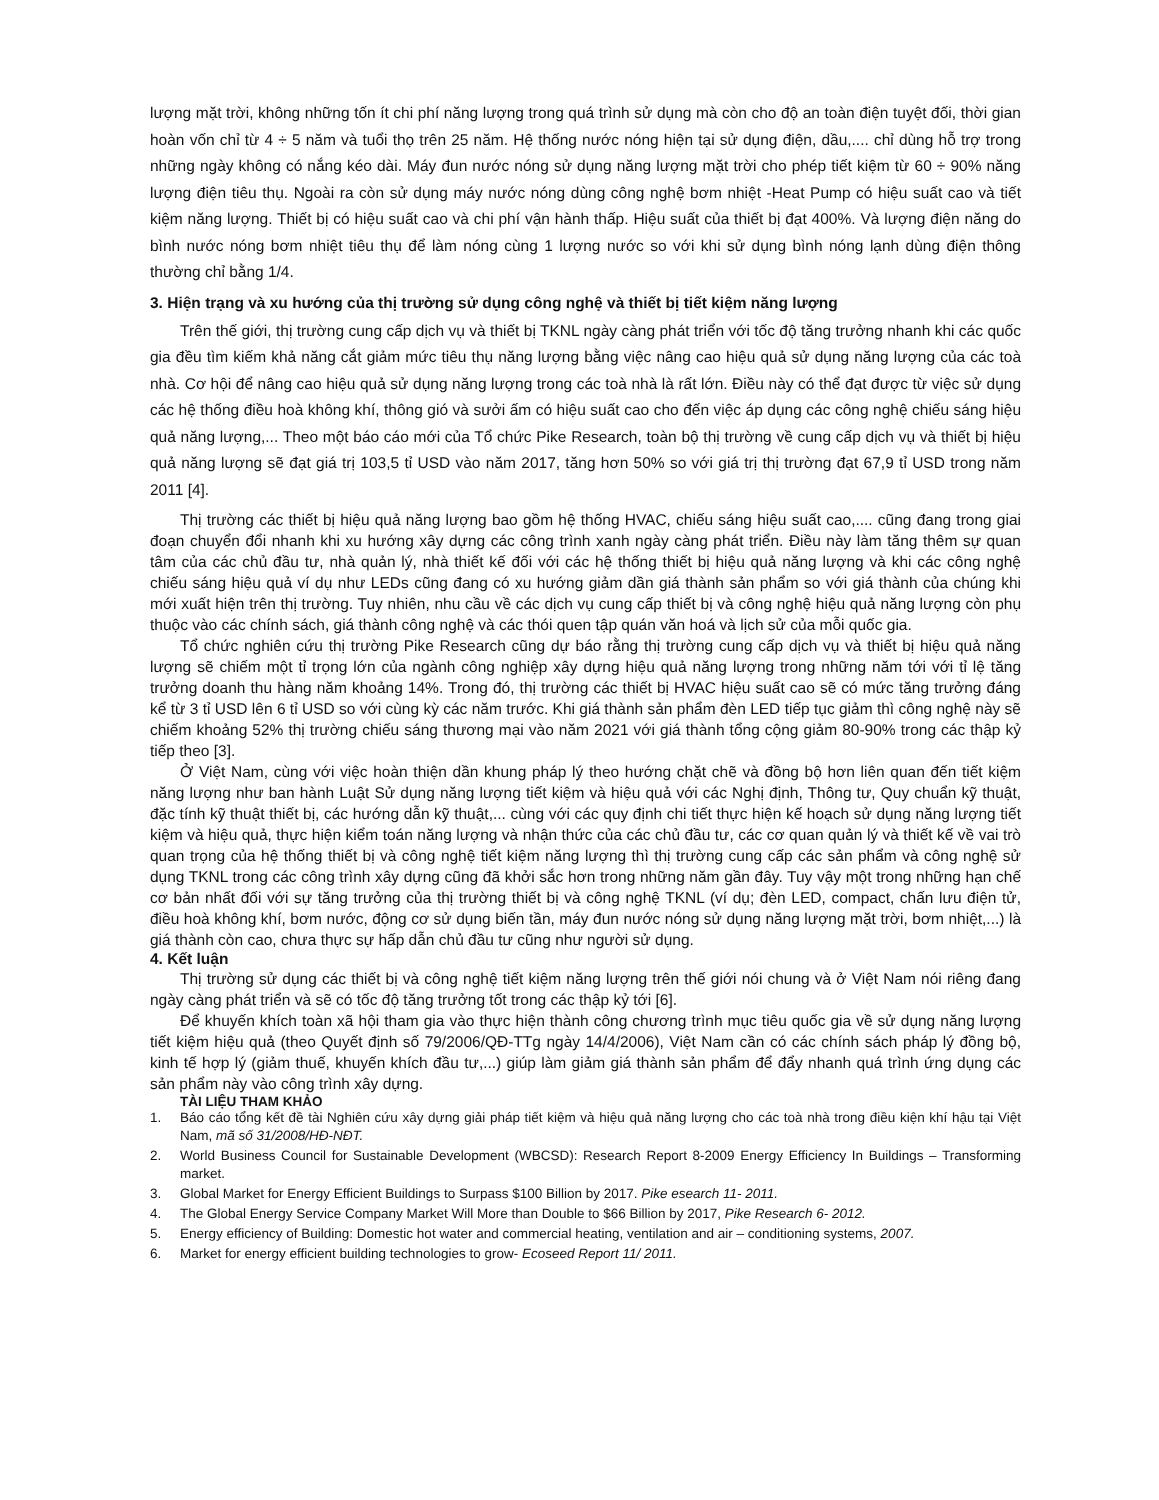lượng mặt trời, không những tốn ít chi phí năng lượng trong quá trình sử dụng mà còn cho độ an toàn điện tuyệt đối, thời gian hoàn vốn chỉ từ 4 ÷ 5 năm và tuổi thọ trên 25 năm. Hệ thống nước nóng hiện tại sử dụng điện, dầu,.... chỉ dùng hỗ trợ trong những ngày không có nắng kéo dài. Máy đun nước nóng sử dụng năng lượng mặt trời cho phép tiết kiệm từ 60 ÷ 90% năng lượng điện tiêu thụ. Ngoài ra còn sử dụng máy nước nóng dùng công nghệ bơm nhiệt -Heat Pump có hiệu suất cao và tiết kiệm năng lượng. Thiết bị có hiệu suất cao và chi phí vận hành thấp. Hiệu suất của thiết bị đạt 400%. Và lượng điện năng do bình nước nóng bơm nhiệt tiêu thụ để làm nóng cùng 1 lượng nước so với khi sử dụng bình nóng lạnh dùng điện thông thường chỉ bằng 1/4.
3. Hiện trạng và xu hướng của thị trường sử dụng công nghệ và thiết bị tiết kiệm năng lượng
Trên thế giới, thị trường cung cấp dịch vụ và thiết bị TKNL ngày càng phát triển với tốc độ tăng trưởng nhanh khi các quốc gia đều tìm kiếm khả năng cắt giảm mức tiêu thụ năng lượng bằng việc nâng cao hiệu quả sử dụng năng lượng của các toà nhà. Cơ hội để nâng cao hiệu quả sử dụng năng lượng trong các toà nhà là rất lớn. Điều này có thể đạt được từ việc sử dụng các hệ thống điều hoà không khí, thông gió và sưởi ấm có hiệu suất cao cho đến việc áp dụng các công nghệ chiếu sáng hiệu quả năng lượng,... Theo một báo cáo mới của Tổ chức Pike Research, toàn bộ thị trường về cung cấp dịch vụ và thiết bị hiệu quả năng lượng sẽ đạt giá trị 103,5 tỉ USD vào năm 2017, tăng hơn 50% so với giá trị thị trường đạt 67,9 tỉ USD trong năm 2011 [4].
Thị trường các thiết bị hiệu quả năng lượng bao gồm hệ thống HVAC, chiếu sáng hiệu suất cao,.... cũng đang trong giai đoạn chuyển đổi nhanh khi xu hướng xây dựng các công trình xanh ngày càng phát triển. Điều này làm tăng thêm sự quan tâm của các chủ đầu tư, nhà quản lý, nhà thiết kế đối với các hệ thống thiết bị hiệu quả năng lượng và khi các công nghệ chiếu sáng hiệu quả ví dụ như LEDs cũng đang có xu hướng giảm dần giá thành sản phẩm so với giá thành của chúng khi mới xuất hiện trên thị trường. Tuy nhiên, nhu cầu về các dịch vụ cung cấp thiết bị và công nghệ hiệu quả năng lượng còn phụ thuộc vào các chính sách, giá thành công nghệ và các thói quen tập quán văn hoá và lịch sử của mỗi quốc gia.
Tổ chức nghiên cứu thị trường Pike Research cũng dự báo rằng thị trường cung cấp dịch vụ và thiết bị hiệu quả năng lượng sẽ chiếm một tỉ trọng lớn của ngành công nghiệp xây dựng hiệu quả năng lượng trong những năm tới với tỉ lệ tăng trưởng doanh thu hàng năm khoảng 14%. Trong đó, thị trường các thiết bị HVAC hiệu suất cao sẽ có mức tăng trưởng đáng kể từ 3 tỉ USD lên 6 tỉ USD so với cùng kỳ các năm trước. Khi giá thành sản phẩm đèn LED tiếp tục giảm thì công nghệ này sẽ chiếm khoảng 52% thị trường chiếu sáng thương mại vào năm 2021 với giá thành tổng cộng giảm 80-90% trong các thập kỷ tiếp theo [3].
Ở Việt Nam, cùng với việc hoàn thiện dần khung pháp lý theo hướng chặt chẽ và đồng bộ hơn liên quan đến tiết kiệm năng lượng như ban hành Luật Sử dụng năng lượng tiết kiệm và hiệu quả với các Nghị định, Thông tư, Quy chuẩn kỹ thuật, đặc tính kỹ thuật thiết bị, các hướng dẫn kỹ thuật,... cùng với các quy định chi tiết thực hiện kế hoạch sử dụng năng lượng tiết kiệm và hiệu quả, thực hiện kiểm toán năng lượng và nhận thức của các chủ đầu tư, các cơ quan quản lý và thiết kế về vai trò quan trọng của hệ thống thiết bị và công nghệ tiết kiệm năng lượng thì thị trường cung cấp các sản phẩm và công nghệ sử dụng TKNL trong các công trình xây dựng cũng đã khởi sắc hơn trong những năm gần đây. Tuy vậy một trong những hạn chế cơ bản nhất đối với sự tăng trưởng của thị trường thiết bị và công nghệ TKNL (ví dụ; đèn LED, compact, chấn lưu điện tử, điều hoà không khí, bơm nước, động cơ sử dụng biến tần, máy đun nước nóng sử dụng năng lượng mặt trời, bơm nhiệt,...) là giá thành còn cao, chưa thực sự hấp dẫn chủ đầu tư cũng như người sử dụng.
4. Kết luận
Thị trường sử dụng các thiết bị và công nghệ tiết kiệm năng lượng trên thế giới nói chung và ở Việt Nam nói riêng đang ngày càng phát triển và sẽ có tốc độ tăng trưởng tốt trong các thập kỷ tới [6].
Để khuyến khích toàn xã hội tham gia vào thực hiện thành công chương trình mục tiêu quốc gia về sử dụng năng lượng tiết kiệm hiệu quả (theo Quyết định số 79/2006/QĐ-TTg ngày 14/4/2006), Việt Nam cần có các chính sách pháp lý đồng bộ, kinh tế hợp lý (giảm thuế, khuyến khích đầu tư,...) giúp làm giảm giá thành sản phẩm để đẩy nhanh quá trình ứng dụng các sản phẩm này vào công trình xây dựng.
TÀI LIỆU THAM KHẢO
1. Báo cáo tổng kết đề tài Nghiên cứu xây dựng giải pháp tiết kiệm và hiệu quả năng lượng cho các toà nhà trong điều kiện khí hậu tại Việt Nam, mã số 31/2008/HĐ-NĐT.
2. World Business Council for Sustainable Development (WBCSD): Research Report 8-2009 Energy Efficiency In Buildings – Transforming market.
3. Global Market for Energy Efficient Buildings to Surpass $100 Billion by 2017. Pike esearch 11- 2011.
4. The Global Energy Service Company Market Will More than Double to $66 Billion by 2017, Pike Research 6- 2012.
5. Energy efficiency of Building: Domestic hot water and commercial heating, ventilation and air – conditioning systems, 2007.
6. Market for energy efficient building technologies to grow- Ecoseed Report 11/ 2011.